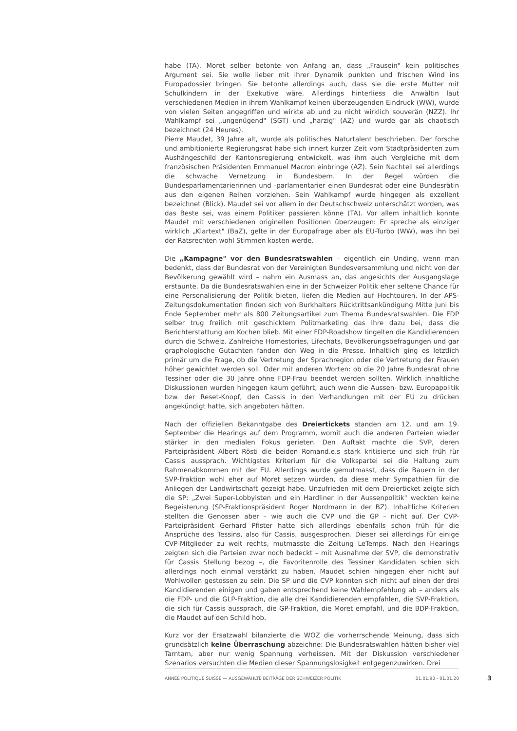habe (TA). Moret selber betonte von Anfang an, dass „Frausein" kein politisches Argument sei. Sie wolle lieber mit ihrer Dynamik punkten und frischen Wind ins Europadossier bringen. Sie betonte allerdings auch, dass sie die erste Mutter mit Schulkindern in der Exekutive wäre. Allerdings hinterliess die Anwältin laut verschiedenen Medien in ihrem Wahlkampf keinen überzeugenden Eindruck (WW), wurde von vielen Seiten angegriffen und wirkte ab und zu nicht wirklich souverän (NZZ). Ihr Wahlkampf sei „ungenügend" (SGT) und „harzig" (AZ) und wurde gar als chaotisch bezeichnet (24 Heures).
Pierre Maudet, 39 Jahre alt, wurde als politisches Naturtalent beschrieben. Der forsche und ambitionierte Regierungsrat habe sich innert kurzer Zeit vom Stadtpräsidenten zum Aushängeschild der Kantonsregierung entwickelt, was ihm auch Vergleiche mit dem französischen Präsidenten Emmanuel Macron einbringe (AZ). Sein Nachteil sei allerdings die schwache Vernetzung in Bundesbern. In der Regel würden die Bundesparlamentarierinnen und -parlamentarier einen Bundesrat oder eine Bundesrätin aus den eigenen Reihen vorziehen. Sein Wahlkampf wurde hingegen als exzellent bezeichnet (Blick). Maudet sei vor allem in der Deutschschweiz unterschätzt worden, was das Beste sei, was einem Politiker passieren könne (TA). Vor allem inhaltlich konnte Maudet mit verschiedenen originellen Positionen überzeugen: Er spreche als einziger wirklich „Klartext" (BaZ), gelte in der Europafrage aber als EU-Turbo (WW), was ihn bei der Ratsrechten wohl Stimmen kosten werde.
Die „Kampagne" vor den Bundesratswahlen – eigentlich ein Unding, wenn man bedenkt, dass der Bundesrat von der Vereinigten Bundesversammlung und nicht von der Bevölkerung gewählt wird – nahm ein Ausmass an, das angesichts der Ausgangslage erstaunte. Da die Bundesratswahlen eine in der Schweizer Politik eher seltene Chance für eine Personalisierung der Politik bieten, liefen die Medien auf Hochtouren. In der APS-Zeitungsdokumentation finden sich von Burkhalters Rücktrittsankündigung Mitte Juni bis Ende September mehr als 800 Zeitungsartikel zum Thema Bundesratswahlen. Die FDP selber trug freilich mit geschicktem Politmarketing das Ihre dazu bei, dass die Berichterstattung am Kochen blieb. Mit einer FDP-Roadshow tingelten die Kandidierenden durch die Schweiz. Zahlreiche Homestories, Lifechats, Bevölkerungsbefragungen und gar graphologische Gutachten fanden den Weg in die Presse. Inhaltlich ging es letztlich primär um die Frage, ob die Vertretung der Sprachregion oder die Vertretung der Frauen höher gewichtet werden soll. Oder mit anderen Worten: ob die 20 Jahre Bundesrat ohne Tessiner oder die 30 Jahre ohne FDP-Frau beendet werden sollten. Wirklich inhaltliche Diskussionen wurden hingegen kaum geführt, auch wenn die Aussen- bzw. Europapolitik bzw. der Reset-Knopf, den Cassis in den Verhandlungen mit der EU zu drücken angekündigt hatte, sich angeboten hätten.
Nach der offiziellen Bekanntgabe des Dreiertickets standen am 12. und am 19. September die Hearings auf dem Programm, womit auch die anderen Parteien wieder stärker in den medialen Fokus gerieten. Den Auftakt machte die SVP, deren Parteipräsident Albert Rösti die beiden Romand.e.s stark kritisierte und sich früh für Cassis aussprach. Wichtigstes Kriterium für die Volkspartei sei die Haltung zum Rahmenabkommen mit der EU. Allerdings wurde gemutmasst, dass die Bauern in der SVP-Fraktion wohl eher auf Moret setzen würden, da diese mehr Sympathien für die Anliegen der Landwirtschaft gezeigt habe. Unzufrieden mit dem Dreierticket zeigte sich die SP: „Zwei Super-Lobbyisten und ein Hardliner in der Aussenpolitik" weckten keine Begeisterung (SP-Fraktionspräsident Roger Nordmann in der BZ). Inhaltliche Kriterien stellten die Genossen aber – wie auch die CVP und die GP – nicht auf. Der CVP-Parteipräsident Gerhard Pfister hatte sich allerdings ebenfalls schon früh für die Ansprüche des Tessins, also für Cassis, ausgesprochen. Dieser sei allerdings für einige CVP-Mitglieder zu weit rechts, mutmasste die Zeitung LeTemps. Nach den Hearings zeigten sich die Parteien zwar noch bedeckt – mit Ausnahme der SVP, die demonstrativ für Cassis Stellung bezog –, die Favoritenrolle des Tessiner Kandidaten schien sich allerdings noch einmal verstärkt zu haben. Maudet schien hingegen eher nicht auf Wohlwollen gestossen zu sein. Die SP und die CVP konnten sich nicht auf einen der drei Kandidierenden einigen und gaben entsprechend keine Wahlempfehlung ab – anders als die FDP- und die GLP-Fraktion, die alle drei Kandidierenden empfahlen, die SVP-Fraktion, die sich für Cassis aussprach, die GP-Fraktion, die Moret empfahl, und die BDP-Fraktion, die Maudet auf den Schild hob.
Kurz vor der Ersatzwahl bilanzierte die WOZ die vorherrschende Meinung, dass sich grundsätzlich keine Überraschung abzeichne: Die Bundesratswahlen hätten bisher viel Tamtam, aber nur wenig Spannung verheissen. Mit der Diskussion verschiedener Szenarios versuchten die Medien dieser Spannungslosigkeit entgegenzuwirken. Drei
ANNÉE POLITIQUE SUISSE — AUSGEWÄHLTE BEITRÄGE DER SCHWEIZER POLITIK 01.01.90 - 01.01.20
3